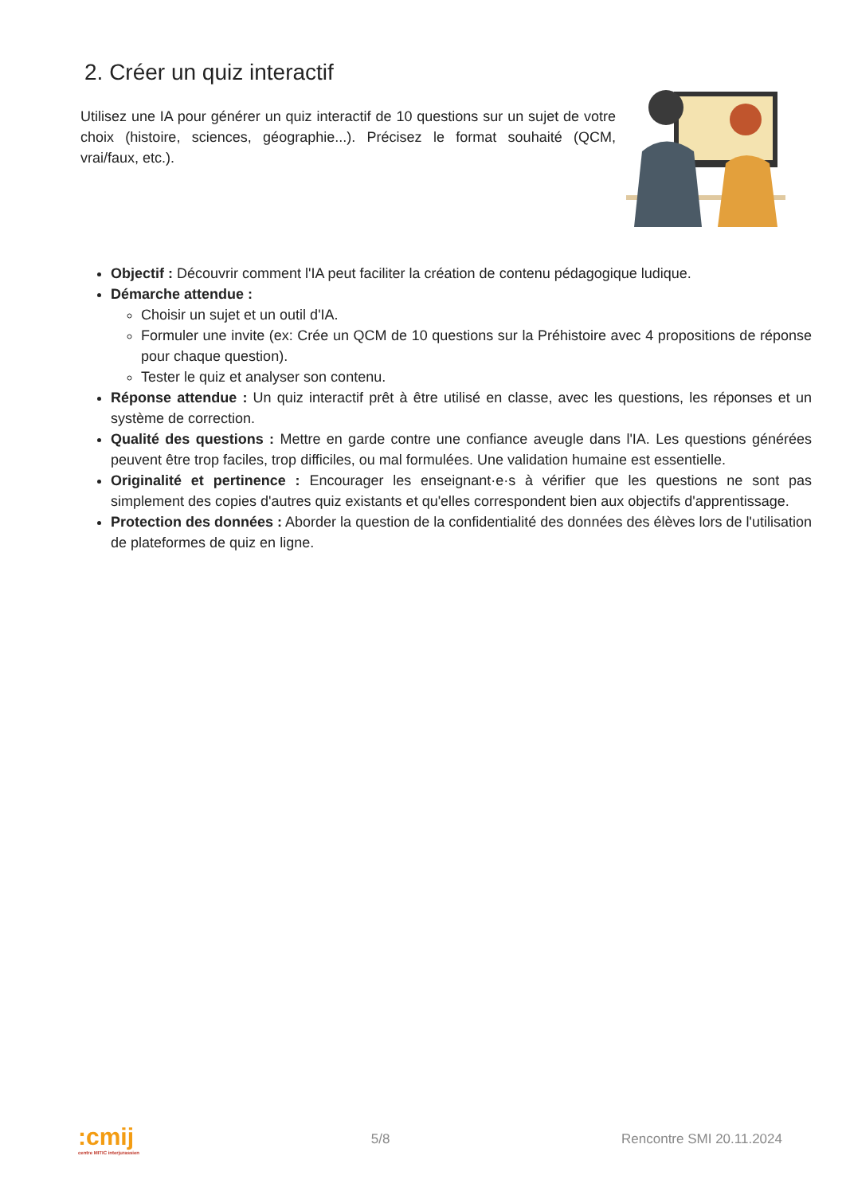2. Créer un quiz interactif
Utilisez une IA pour générer un quiz interactif de 10 questions sur un sujet de votre choix (histoire, sciences, géographie...). Précisez le format souhaité (QCM, vrai/faux, etc.).
Objectif : Découvrir comment l'IA peut faciliter la création de contenu pédagogique ludique.
Démarche attendue :
Choisir un sujet et un outil d'IA.
Formuler une invite (ex: Crée un QCM de 10 questions sur la Préhistoire avec 4 propositions de réponse pour chaque question).
Tester le quiz et analyser son contenu.
Réponse attendue : Un quiz interactif prêt à être utilisé en classe, avec les questions, les réponses et un système de correction.
Qualité des questions : Mettre en garde contre une confiance aveugle dans l'IA. Les questions générées peuvent être trop faciles, trop difficiles, ou mal formulées. Une validation humaine est essentielle.
Originalité et pertinence : Encourager les enseignant·e·s à vérifier que les questions ne sont pas simplement des copies d'autres quiz existants et qu'elles correspondent bien aux objectifs d'apprentissage.
Protection des données : Aborder la question de la confidentialité des données des élèves lors de l'utilisation de plateformes de quiz en ligne.
:cmij
centre MITIC interjurassien
5/8 Rencontre SMI 20.11.2024